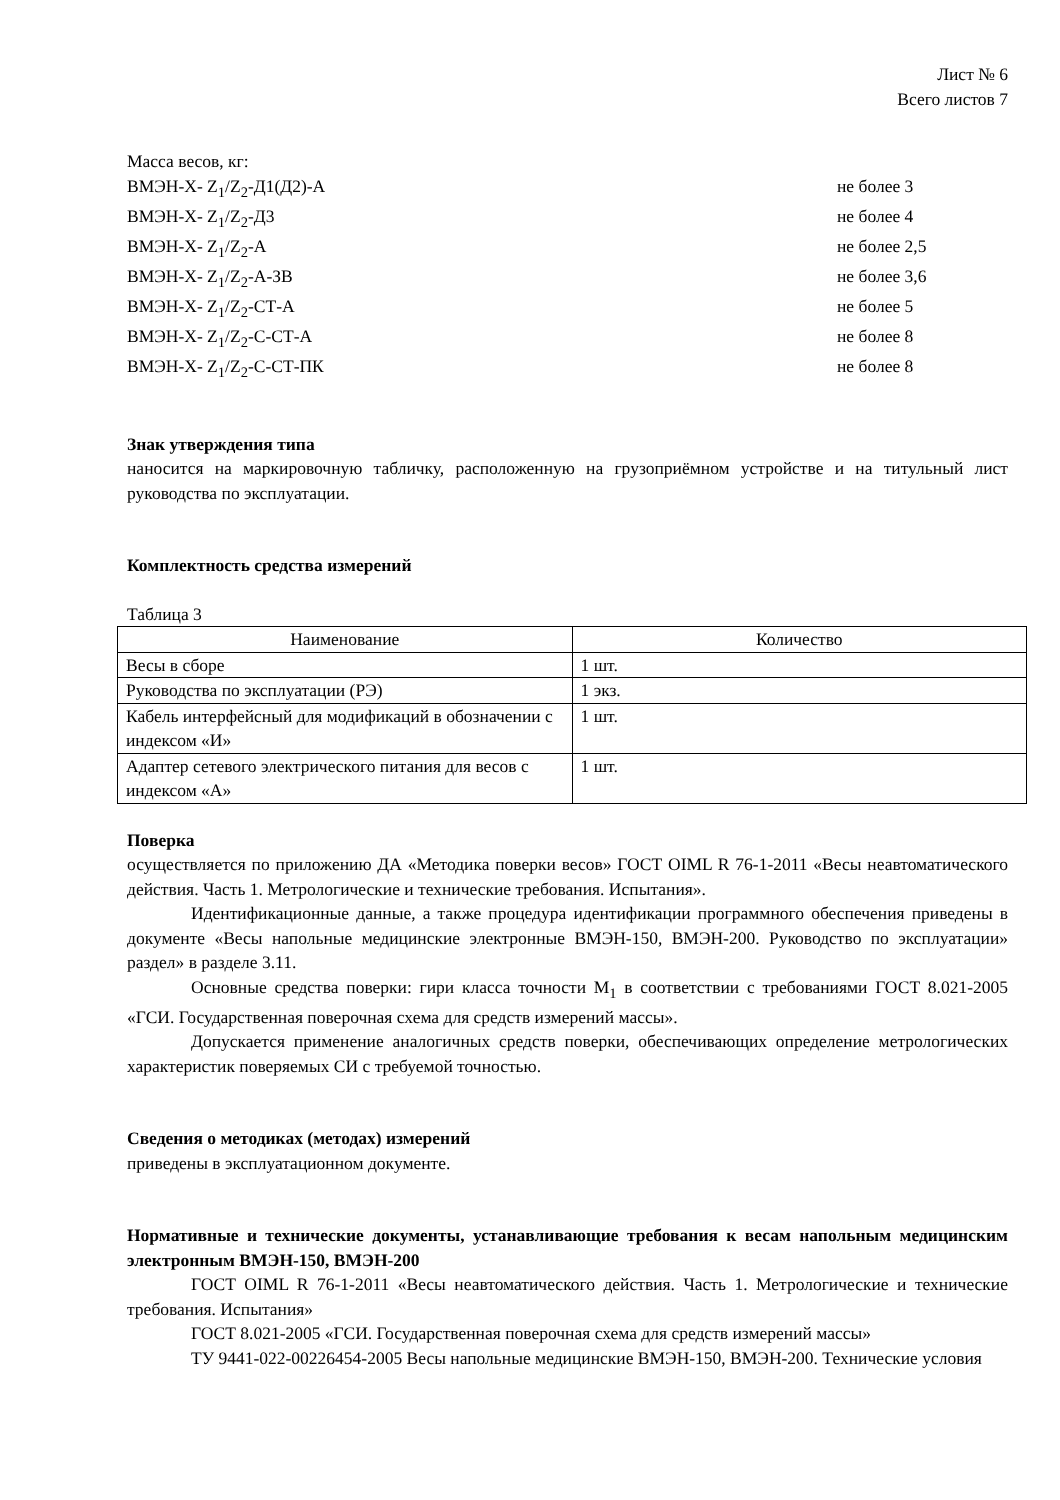Лист № 6
Всего листов 7
Масса весов, кг:
ВМЭН-Х- Z<sub>1</sub>/Z<sub>2</sub>-Д1(Д2)-А не более 3
ВМЭН-Х- Z<sub>1</sub>/Z<sub>2</sub>-Д3 не более 4
ВМЭН-Х- Z<sub>1</sub>/Z<sub>2</sub>-А не более 2,5
ВМЭН-Х- Z<sub>1</sub>/Z<sub>2</sub>-А-ЗВ не более 3,6
ВМЭН-Х- Z<sub>1</sub>/Z<sub>2</sub>-СТ-А не более 5
ВМЭН-Х- Z<sub>1</sub>/Z<sub>2</sub>-С-СТ-А не более 8
ВМЭН-Х- Z<sub>1</sub>/Z<sub>2</sub>-С-СТ-ПК не более 8
Знак утверждения типа
наносится на маркировочную табличку, расположенную на грузоприёмном устройстве и на титульный лист руководства по эксплуатации.
Комплектность средства измерений
Таблица 3
| Наименование | Количество |
| --- | --- |
| Весы в сборе | 1 шт. |
| Руководства по эксплуатации (РЭ) | 1 экз. |
| Кабель интерфейсный для модификаций в обозначении с индексом «И» | 1 шт. |
| Адаптер сетевого электрического питания для весов с индексом «А» | 1 шт. |
Поверка
осуществляется по приложению ДА «Методика поверки весов» ГОСТ OIML R 76-1-2011 «Весы неавтоматического действия. Часть 1. Метрологические и технические требования. Испытания».
Идентификационные данные, а также процедура идентификации программного обеспечения приведены в документе «Весы напольные медицинские электронные ВМЭН-150, ВМЭН-200. Руководство по эксплуатации» раздел» в разделе 3.11.
Основные средства поверки: гири класса точности М<sub>1</sub> в соответствии с требованиями ГОСТ 8.021-2005 «ГСИ. Государственная поверочная схема для средств измерений массы».
Допускается применение аналогичных средств поверки, обеспечивающих определение метрологических характеристик поверяемых СИ с требуемой точностью.
Сведения о методиках (методах) измерений
приведены в эксплуатационном документе.
Нормативные и технические документы, устанавливающие требования к весам напольным медицинским электронным ВМЭН-150, ВМЭН-200
ГОСТ OIML R 76-1-2011 «Весы неавтоматического действия. Часть 1. Метрологические и технические требования. Испытания»
ГОСТ 8.021-2005 «ГСИ. Государственная поверочная схема для средств измерений массы»
ТУ 9441-022-00226454-2005 Весы напольные медицинские ВМЭН-150, ВМЭН-200. Технические условия